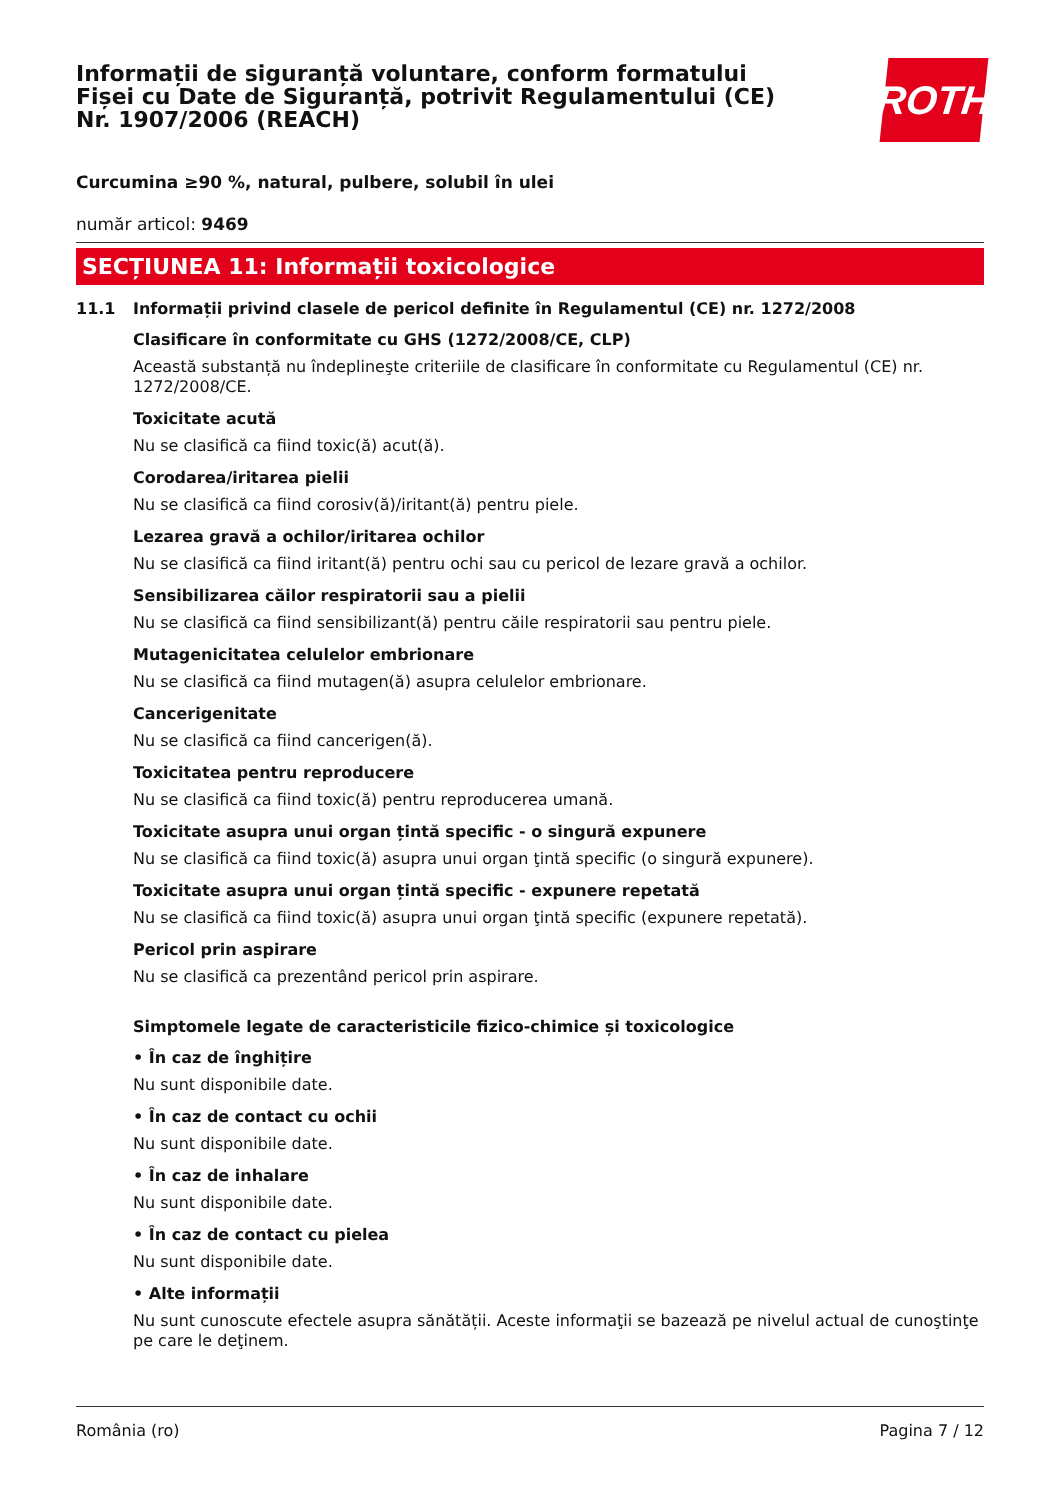Informații de siguranță voluntare, conform formatului
Fișei cu Date de Siguranță, potrivit Regulamentului (CE)
Nr. 1907/2006 (REACH)
ROTH
Curcumina ≥90 %, natural, pulbere, solubil în ulei
număr articol: 9469
SECȚIUNEA 11: Informații toxicologice
11.1 Informații privind clasele de pericol definite în Regulamentul (CE) nr. 1272/2008
Clasificare în conformitate cu GHS (1272/2008/CE, CLP)
Această substanță nu îndeplineşte criteriile de clasificare în conformitate cu Regulamentul (CE) nr. 1272/2008/CE.
Toxicitate acută
Nu se clasifică ca fiind toxic(ă) acut(ă).
Corodarea/iritarea pielii
Nu se clasifică ca fiind corosiv(ă)/iritant(ă) pentru piele.
Lezarea gravă a ochilor/iritarea ochilor
Nu se clasifică ca fiind iritant(ă) pentru ochi sau cu pericol de lezare gravă a ochilor.
Sensibilizarea căilor respiratorii sau a pielii
Nu se clasifică ca fiind sensibilizant(ă) pentru căile respiratorii sau pentru piele.
Mutagenicitatea celulelor embrionare
Nu se clasifică ca fiind mutagen(ă) asupra celulelor embrionare.
Cancerigenitate
Nu se clasifică ca fiind cancerigen(ă).
Toxicitatea pentru reproducere
Nu se clasifică ca fiind toxic(ă) pentru reproducerea umană.
Toxicitate asupra unui organ țintă specific - o singură expunere
Nu se clasifică ca fiind toxic(ă) asupra unui organ ţintă specific (o singură expunere).
Toxicitate asupra unui organ țintă specific - expunere repetată
Nu se clasifică ca fiind toxic(ă) asupra unui organ ţintă specific (expunere repetată).
Pericol prin aspirare
Nu se clasifică ca prezentând pericol prin aspirare.
Simptomele legate de caracteristicile fizico-chimice și toxicologice
• În caz de înghițire
Nu sunt disponibile date.
• În caz de contact cu ochii
Nu sunt disponibile date.
• În caz de inhalare
Nu sunt disponibile date.
• În caz de contact cu pielea
Nu sunt disponibile date.
• Alte informații
Nu sunt cunoscute efectele asupra sănătății. Aceste informaţii se bazează pe nivelul actual de cunoştinţe pe care le deţinem.
România (ro) Pagina 7 / 12